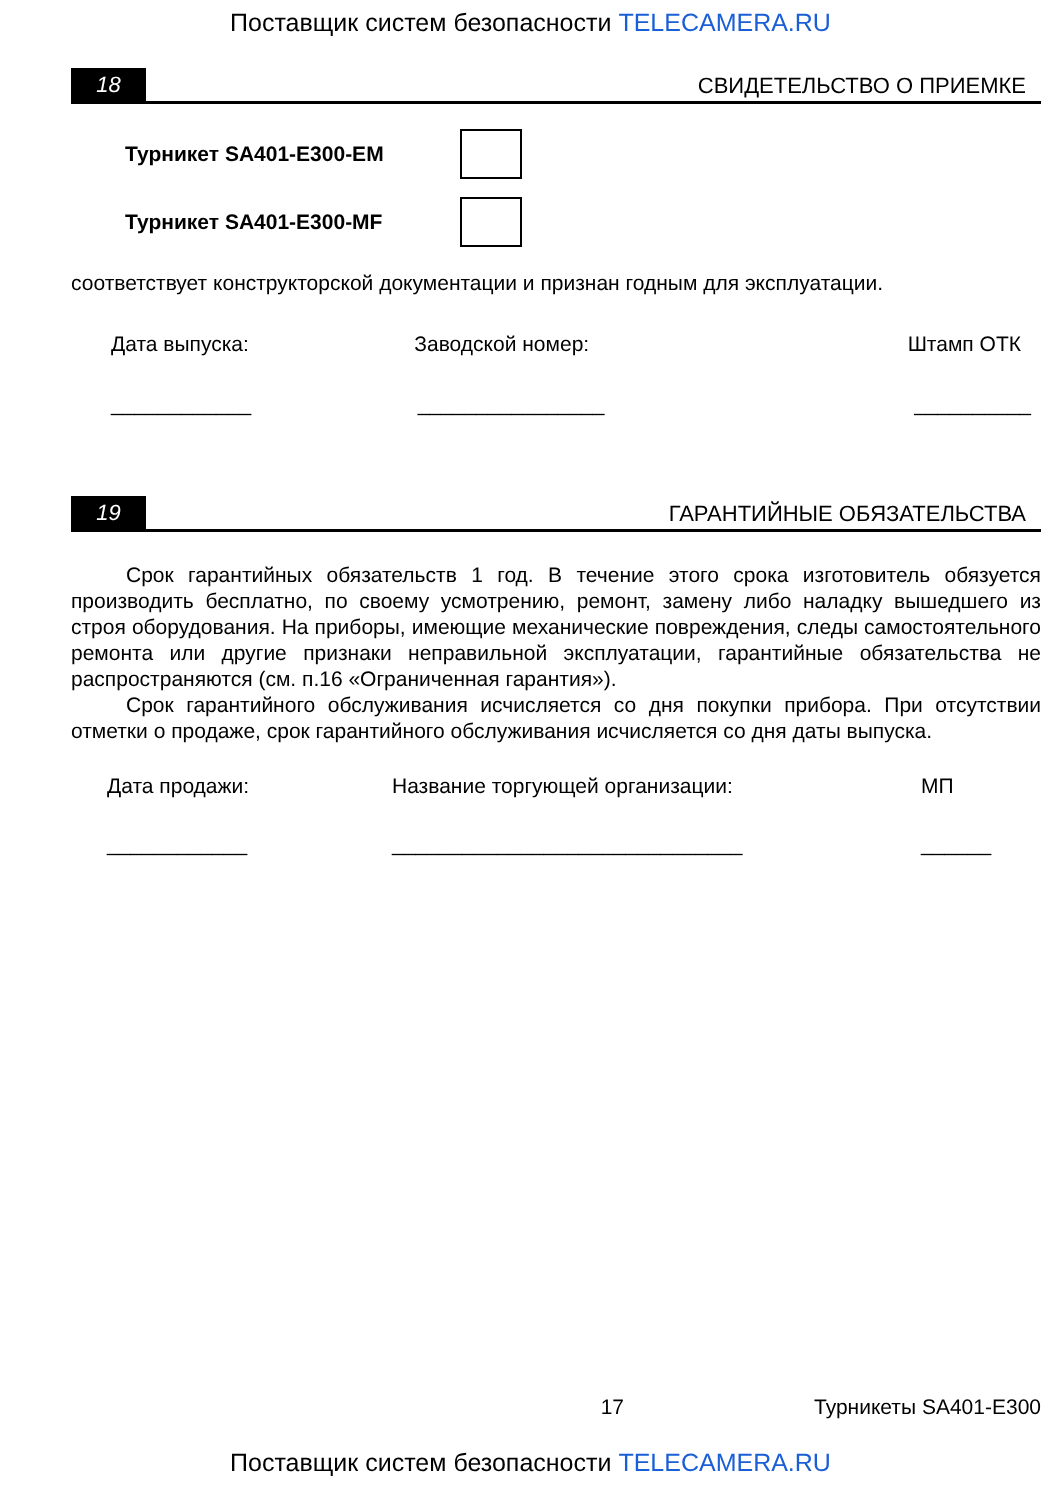Поставщик систем безопасности TELECAMERA.RU
18
СВИДЕТЕЛЬСТВО О ПРИЕМКЕ
Турникет SA401-E300-EM
Турникет SA401-E300-MF
соответствует конструкторской документации и признан годным для эксплуатации.
Дата выпуска: Заводской номер: Штамп ОТК
____________ ________________ __________
19
ГАРАНТИЙНЫЕ ОБЯЗАТЕЛЬСТВА
Срок гарантийных обязательств 1 год. В течение этого срока изготовитель обязуется производить бесплатно, по своему усмотрению, ремонт, замену либо наладку вышедшего из строя оборудования. На приборы, имеющие механические повреждения, следы самостоятельного ремонта или другие признаки неправильной эксплуатации, гарантийные обязательства не распространяются (см. п.16 «Ограниченная гарантия»).
Срок гарантийного обслуживания исчисляется со дня покупки прибора. При отсутствии отметки о продаже, срок гарантийного обслуживания исчисляется со дня даты выпуска.
Дата продажи: Название торгующей организации:
МП
____________ ______________________________ ______
17 Турникеты SA401-E300
Поставщик систем безопасности TELECAMERA.RU